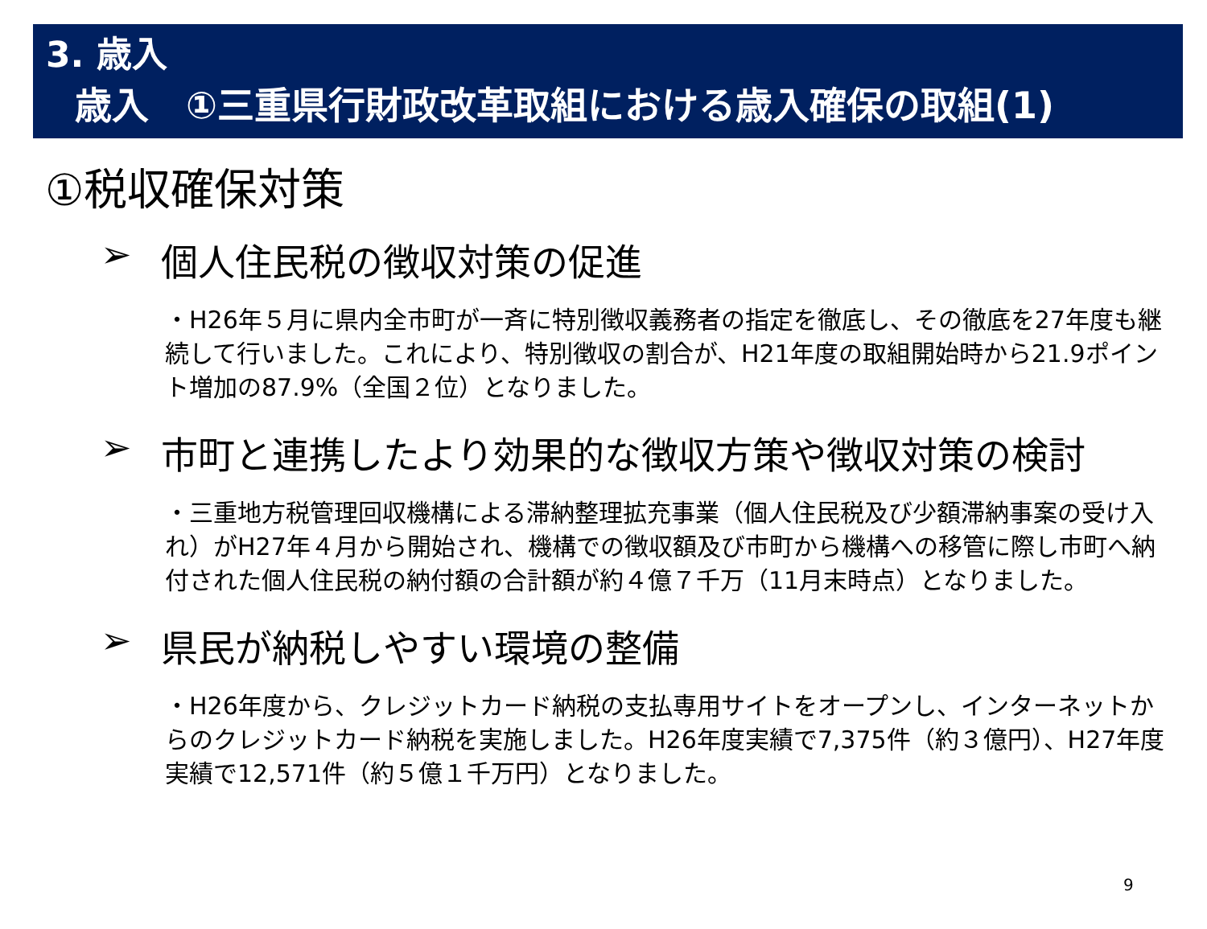3. 歳入
歳入　①三重県行財政改革取組における歳入確保の取組(1)
①税収確保対策
➢ 個人住民税の徴収対策の促進
・H26年５月に県内全市町が一斉に特別徴収義務者の指定を徹底し、その徹底を27年度も継続して行いました。これにより、特別徴収の割合が、H21年度の取組開始時から21.9ポイント増加の87.9%（全国２位）となりました。
➢ 市町と連携したより効果的な徴収方策や徴収対策の検討
・三重地方税管理回収機構による滞納整理拡充事業（個人住民税及び少額滞納事案の受け入れ）がH27年４月から開始され、機構での徴収額及び市町から機構への移管に際し市町へ納付された個人住民税の納付額の合計額が約４億７千万（11月末時点）となりました。
➢ 県民が納税しやすい環境の整備
・H26年度から、クレジットカード納税の支払専用サイトをオープンし、インターネットからのクレジットカード納税を実施しました。H26年度実績で7,375件（約３億円）、H27年度実績で12,571件（約５億１千万円）となりました。
9